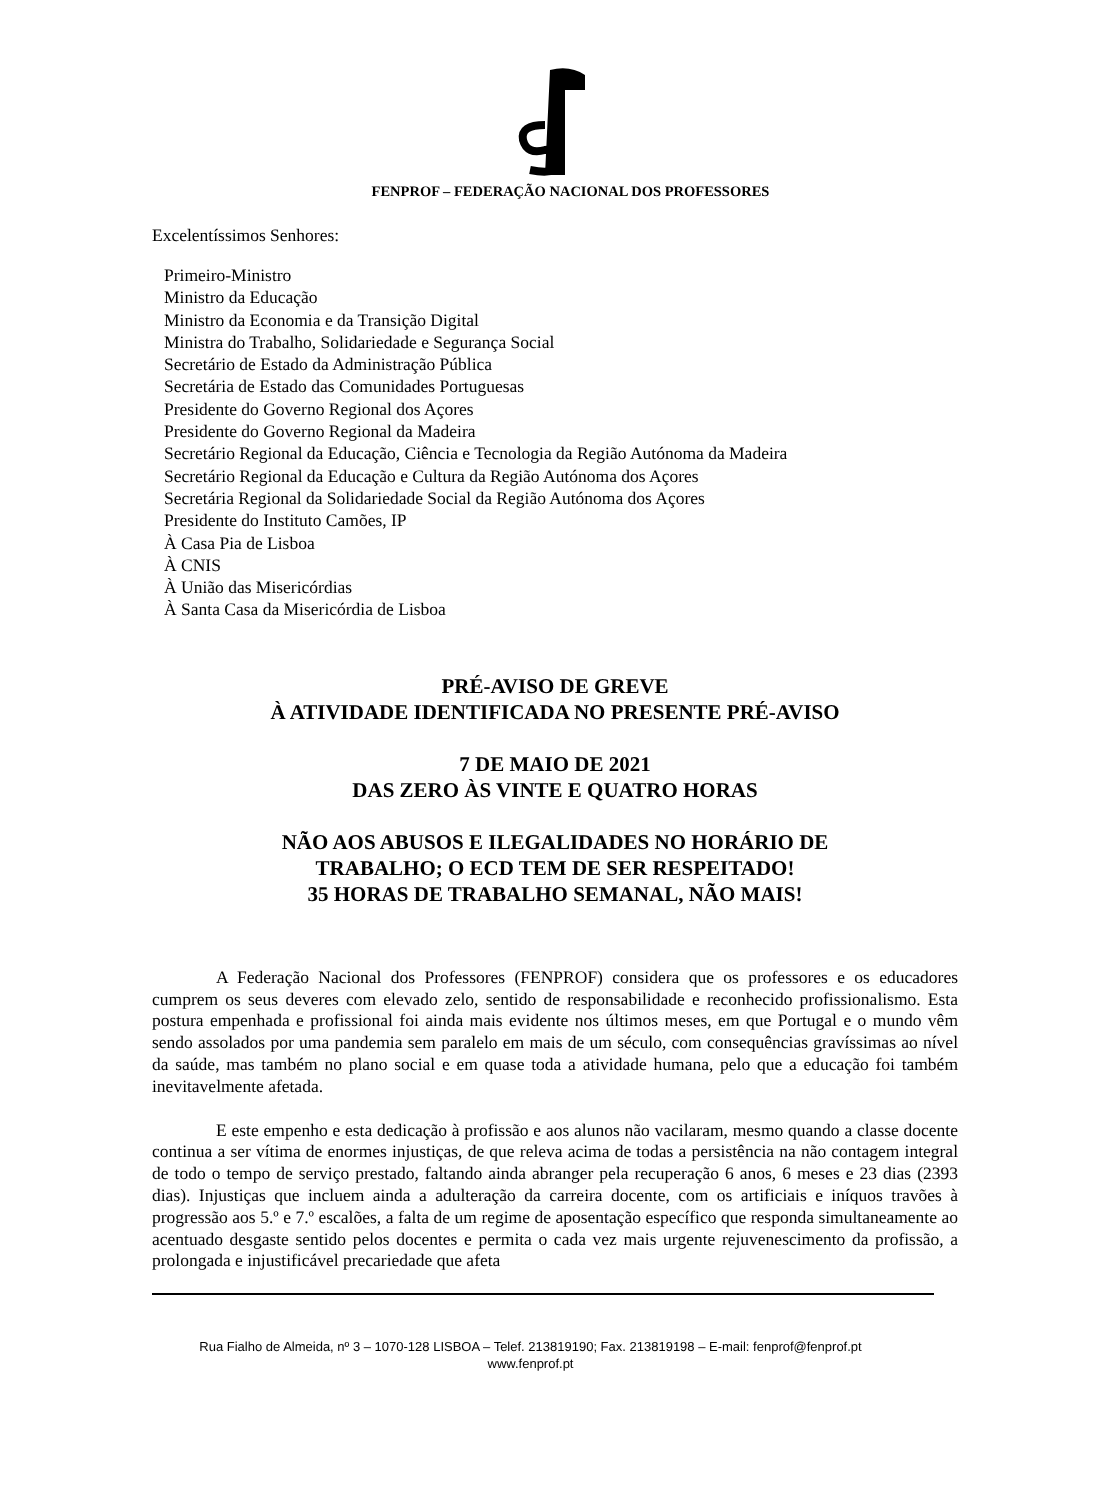FENPROF – FEDERAÇÃO NACIONAL DOS PROFESSORES
Excelentíssimos Senhores:
Primeiro-Ministro
Ministro da Educação
Ministro da Economia e da Transição Digital
Ministra do Trabalho, Solidariedade e Segurança Social
Secretário de Estado da Administração Pública
Secretária de Estado das Comunidades Portuguesas
Presidente do Governo Regional dos Açores
Presidente do Governo Regional da Madeira
Secretário Regional da Educação, Ciência e Tecnologia da Região Autónoma da Madeira
Secretário Regional da Educação e Cultura da Região Autónoma dos Açores
Secretária Regional da Solidariedade Social da Região Autónoma dos Açores
Presidente do Instituto Camões, IP
À Casa Pia de Lisboa
À CNIS
À União das Misericórdias
À Santa Casa da Misericórdia de Lisboa
PRÉ-AVISO DE GREVE
À ATIVIDADE IDENTIFICADA NO PRESENTE PRÉ-AVISO
7 DE MAIO DE 2021
DAS ZERO ÀS VINTE E QUATRO HORAS
NÃO AOS ABUSOS E ILEGALIDADES NO HORÁRIO DE
TRABALHO; O ECD TEM DE SER RESPEITADO!
35 HORAS DE TRABALHO SEMANAL, NÃO MAIS!
A Federação Nacional dos Professores (FENPROF) considera que os professores e os educadores cumprem os seus deveres com elevado zelo, sentido de responsabilidade e reconhecido profissionalismo. Esta postura empenhada e profissional foi ainda mais evidente nos últimos meses, em que Portugal e o mundo vêm sendo assolados por uma pandemia sem paralelo em mais de um século, com consequências gravíssimas ao nível da saúde, mas também no plano social e em quase toda a atividade humana, pelo que a educação foi também inevitavelmente afetada.
E este empenho e esta dedicação à profissão e aos alunos não vacilaram, mesmo quando a classe docente continua a ser vítima de enormes injustiças, de que releva acima de todas a persistência na não contagem integral de todo o tempo de serviço prestado, faltando ainda abranger pela recuperação 6 anos, 6 meses e 23 dias (2393 dias). Injustiças que incluem ainda a adulteração da carreira docente, com os artificiais e iníquos travões à progressão aos 5.º e 7.º escalões, a falta de um regime de aposentação específico que responda simultaneamente ao acentuado desgaste sentido pelos docentes e permita o cada vez mais urgente rejuvenescimento da profissão, a prolongada e injustificável precariedade que afeta
Rua Fialho de Almeida, nº 3 – 1070-128 LISBOA – Telef. 213819190; Fax. 213819198 – E-mail: fenprof@fenprof.pt
www.fenprof.pt